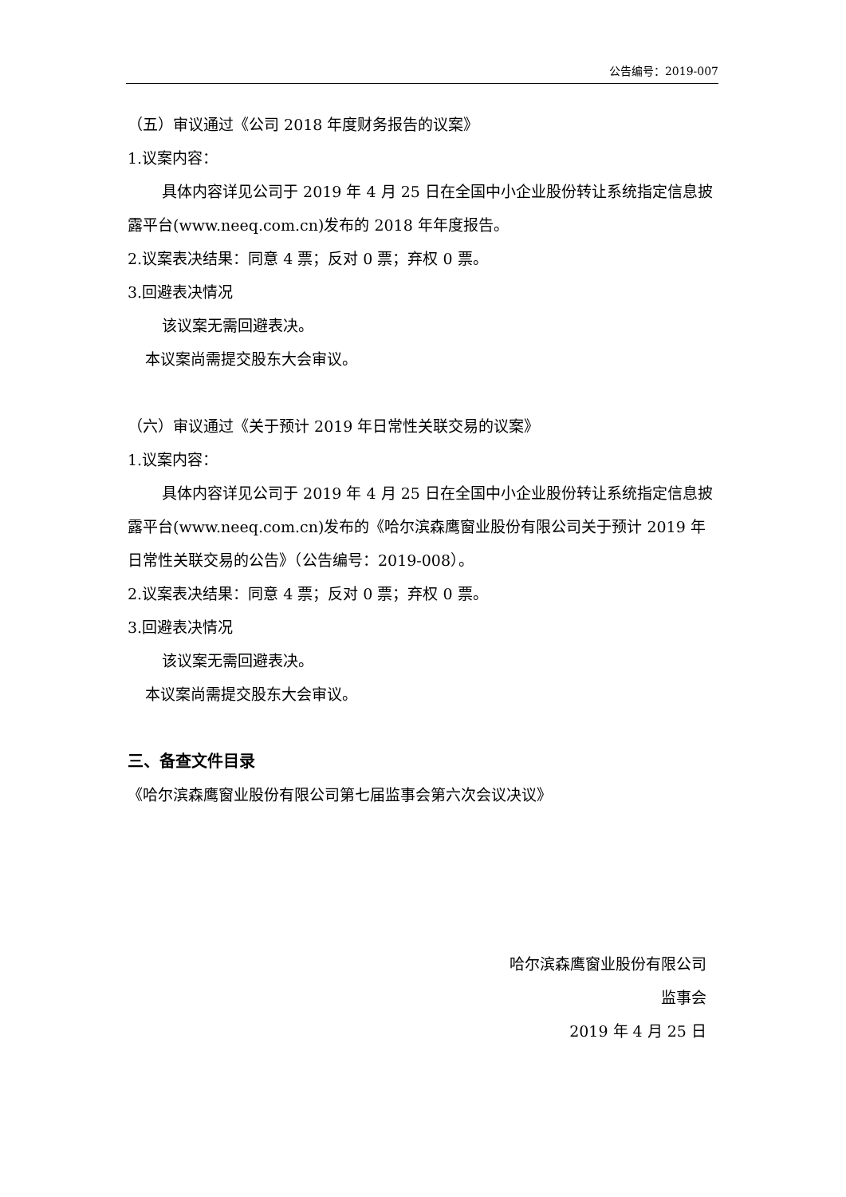公告编号：2019-007
（五）审议通过《公司 2018 年度财务报告的议案》
1.议案内容：
具体内容详见公司于 2019 年 4 月 25 日在全国中小企业股份转让系统指定信息披露平台(www.neeq.com.cn)发布的 2018 年年度报告。
2.议案表决结果：同意 4 票；反对 0 票；弃权 0 票。
3.回避表决情况
该议案无需回避表决。
本议案尚需提交股东大会审议。
（六）审议通过《关于预计 2019 年日常性关联交易的议案》
1.议案内容：
具体内容详见公司于 2019 年 4 月 25 日在全国中小企业股份转让系统指定信息披露平台(www.neeq.com.cn)发布的《哈尔滨森鹰窗业股份有限公司关于预计 2019 年日常性关联交易的公告》（公告编号：2019-008）。
2.议案表决结果：同意 4 票；反对 0 票；弃权 0 票。
3.回避表决情况
该议案无需回避表决。
本议案尚需提交股东大会审议。
三、备查文件目录
《哈尔滨森鹰窗业股份有限公司第七届监事会第六次会议决议》
哈尔滨森鹰窗业股份有限公司
监事会
2019 年 4 月 25 日